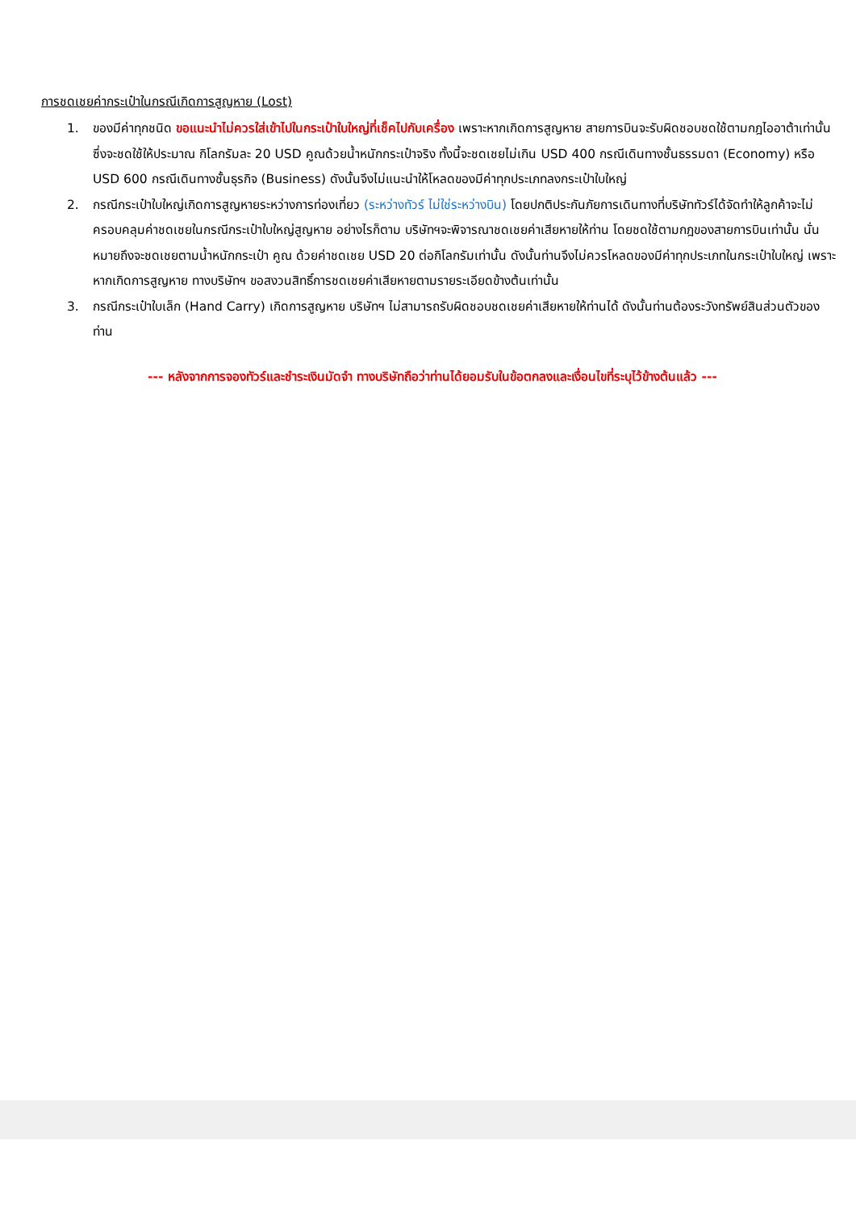การชดเชยค่ากระเป๋าในกรณีเกิดการสูญหาย (Lost)
1. ของมีค่าทุกชนิด ขอแนะนำไม่ควรใส่เข้าไปในกระเป๋าใบใหญ่ที่เช็คไปกับเครื่อง เพราะหากเกิดการสูญหาย สายการบินจะรับผิดชอบชดใช้ตามกฎไออาต้าเท่านั้น ซึ่งจะชดใช้ให้ประมาณ กิโลกรัมละ 20 USD คูณด้วยน้ำหนักกระเป๋าจริง ทั้งนี้จะชดเชยไม่เกิน USD 400 กรณีเดินทางชั้นธรรมดา (Economy) หรือ USD 600 กรณีเดินทางชั้นธุรกิจ (Business) ดังนั้นจึงไม่แนะนำให้โหลดของมีค่าทุกประเภทลงกระเป๋าใบใหญ่
2. กรณีกระเป๋าใบใหญ่เกิดการสูญหายระหว่างการท่องเที่ยว (ระหว่างทัวร์ ไม่ใช่ระหว่างบิน) โดยปกติประกันภัยการเดินทางที่บริษัททัวร์ได้จัดทำให้ลูกค้าจะไม่ครอบคลุมค่าชดเชยในกรณีกระเป๋าใบใหญ่สูญหาย อย่างไรก็ตาม บริษัทฯจะพิจารณาชดเชยค่าเสียหายให้ท่าน โดยชดใช้ตามกฎของสายการบินเท่านั้น นั่นหมายถึงจะชดเชยตามน้ำหนักกระเป๋า คูณ ด้วยค่าชดเชย USD 20 ต่อกิโลกรัมเท่านั้น ดังนั้นท่านจึงไม่ควรโหลดของมีค่าทุกประเภทในกระเป๋าใบใหญ่ เพราะหากเกิดการสูญหาย ทางบริษัทฯ ขอสงวนสิทธิ์การชดเชยค่าเสียหายตามรายระเอียดข้างต้นเท่านั้น
3. กรณีกระเป๋าใบเล็ก (Hand Carry) เกิดการสูญหาย บริษัทฯ ไม่สามารถรับผิดชอบชดเชยค่าเสียหายให้ท่านได้ ดังนั้นท่านต้องระวังทรัพย์สินส่วนตัวของท่าน
--- หลังจากการจองทัวร์และชำระเงินมัดจำ ทางบริษัทถือว่าท่านได้ยอมรับในข้อตกลงและเงื่อนไขที่ระบุไว้ข้างต้นแล้ว ---